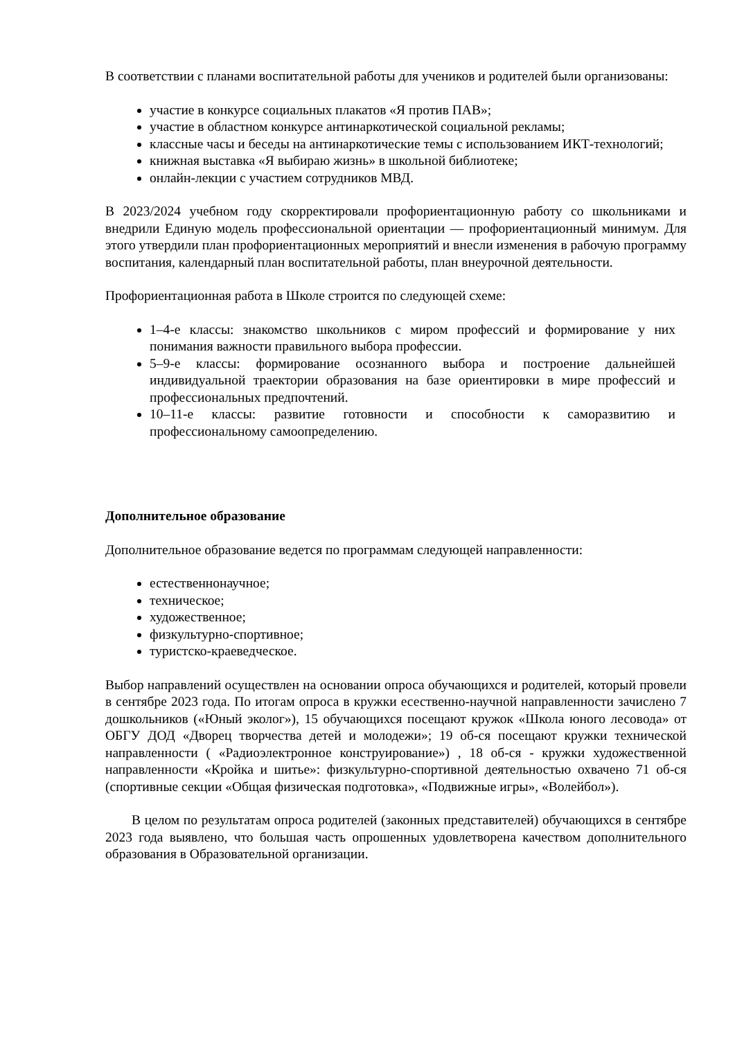В соответствии с планами воспитательной работы для учеников и родителей были организованы:
участие в конкурсе социальных плакатов «Я против ПАВ»;
участие в областном конкурсе антинаркотической социальной рекламы;
классные часы и беседы на антинаркотические темы с использованием ИКТ-технологий;
книжная выставка «Я выбираю жизнь» в школьной библиотеке;
онлайн-лекции с участием сотрудников МВД.
В 2023/2024 учебном году скорректировали профориентационную работу со школьниками и внедрили Единую модель профессиональной ориентации — профориентационный минимум. Для этого утвердили план профориентационных мероприятий и внесли изменения в рабочую программу воспитания, календарный план воспитательной работы, план внеурочной деятельности.
Профориентационная работа в Школе строится по следующей схеме:
1–4-е классы: знакомство школьников с миром профессий и формирование у них понимания важности правильного выбора профессии.
5–9-е классы: формирование осознанного выбора и построение дальнейшей индивидуальной траектории образования на базе ориентировки в мире профессий и профессиональных предпочтений.
10–11-е классы: развитие готовности и способности к саморазвитию и профессиональному самоопределению.
Дополнительное образование
Дополнительное образование ведется по программам следующей направленности:
естественнонаучное;
техническое;
художественное;
физкультурно-спортивное;
туристско-краеведческое.
Выбор направлений осуществлен на основании опроса обучающихся и родителей, который провели в сентябре 2023 года. По итогам опроса в кружки есественно-научной направленности зачислено 7 дошкольников («Юный эколог»), 15 обучающихся посещают кружок «Школа юного лесовода» от ОБГУ ДОД «Дворец творчества детей и молодежи»; 19 об-ся посещают кружки технической направленности ( «Радиоэлектронное конструирование») , 18 об-ся - кружки художественной направленности «Кройка и шитье»: физкультурно-спортивной деятельностью охвачено 71 об-ся (спортивные секции «Общая физическая подготовка», «Подвижные игры», «Волейбол»).
В целом по результатам опроса родителей (законных представителей) обучающихся в сентябре 2023 года выявлено, что большая часть опрошенных удовлетворена качеством дополнительного образования в Образовательной организации.